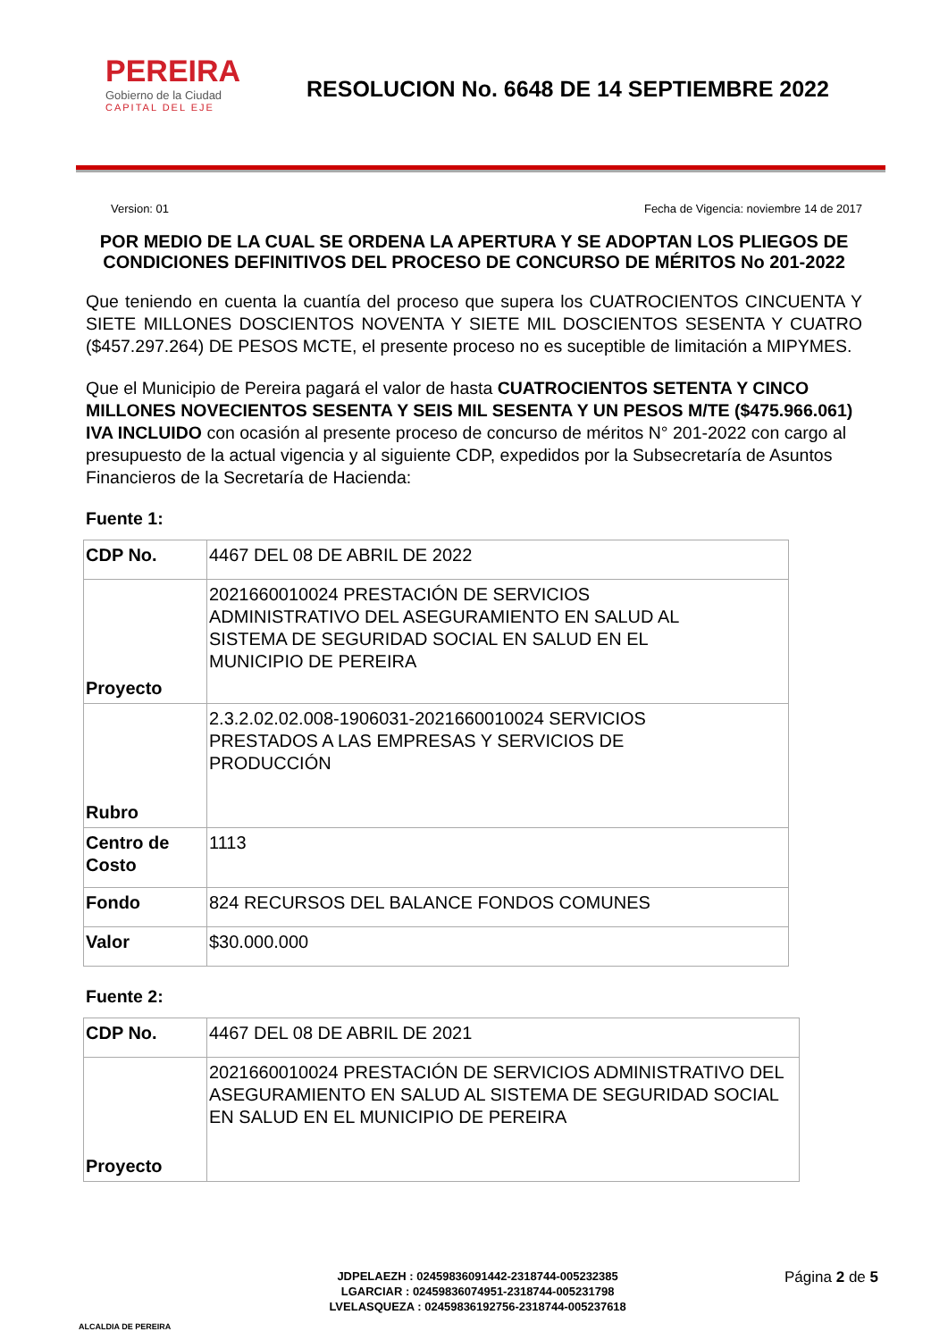PEREIRA
Gobierno de la Ciudad
CAPITAL DEL EJE
RESOLUCION No. 6648 DE 14 SEPTIEMBRE 2022
Version: 01 Fecha de Vigencia: noviembre 14 de 2017
POR MEDIO DE LA CUAL SE ORDENA LA APERTURA Y SE ADOPTAN LOS PLIEGOS DE CONDICIONES DEFINITIVOS DEL PROCESO DE CONCURSO DE MÉRITOS No 201-2022
Que teniendo en cuenta la cuantía del proceso que supera los CUATROCIENTOS CINCUENTA Y SIETE MILLONES DOSCIENTOS NOVENTA Y SIETE MIL DOSCIENTOS SESENTA Y CUATRO ($457.297.264) DE PESOS MCTE, el presente proceso no es suceptible de limitación a MIPYMES.
Que el Municipio de Pereira pagará el valor de hasta CUATROCIENTOS SETENTA Y CINCO MILLONES NOVECIENTOS SESENTA Y SEIS MIL SESENTA Y UN PESOS M/TE ($475.966.061) IVA INCLUIDO con ocasión al presente proceso de concurso de méritos N° 201-2022 con cargo al presupuesto de la actual vigencia y al siguiente CDP, expedidos por la Subsecretaría de Asuntos Financieros de la Secretaría de Hacienda:
Fuente 1:
| CDP No. | 4467 DEL 08 DE ABRIL DE 2022 |
| Proyecto | 2021660010024 PRESTACIÓN DE SERVICIOS ADMINISTRATIVO DEL ASEGURAMIENTO EN SALUD AL SISTEMA DE SEGURIDAD SOCIAL EN SALUD EN EL MUNICIPIO DE PEREIRA |
| Rubro | 2.3.2.02.02.008-1906031-2021660010024 SERVICIOS PRESTADOS A LAS EMPRESAS Y SERVICIOS DE PRODUCCIÓN |
| Centro de Costo | 1113 |
| Fondo | 824 RECURSOS DEL BALANCE FONDOS COMUNES |
| Valor | $30.000.000 |
Fuente 2:
| CDP No. | 4467 DEL 08 DE ABRIL DE 2021 |
| Proyecto | 2021660010024 PRESTACIÓN DE SERVICIOS ADMINISTRATIVO DEL ASEGURAMIENTO EN SALUD AL SISTEMA DE SEGURIDAD SOCIAL EN SALUD EN EL MUNICIPIO DE PEREIRA |
ALCALDIA DE PEREIRA
JDPELAEZH : 02459836091442-2318744-005232385
LGARCIAR : 02459836074951-2318744-005231798
LVELASQUEZA : 02459836192756-2318744-005237618
Página 2 de 5